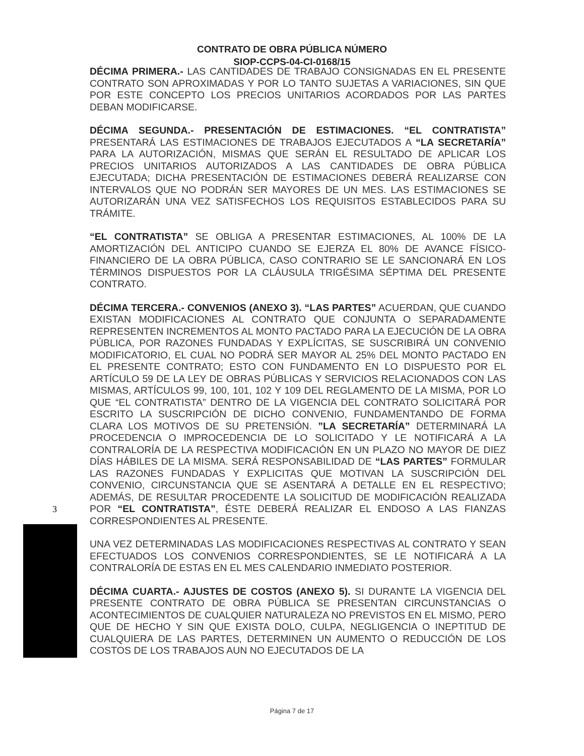CONTRATO DE OBRA PÚBLICA NÚMERO
SIOP-CCPS-04-CI-0168/15
DÉCIMA PRIMERA.- LAS CANTIDADES DE TRABAJO CONSIGNADAS EN EL PRESENTE CONTRATO SON APROXIMADAS Y POR LO TANTO SUJETAS A VARIACIONES, SIN QUE POR ESTE CONCEPTO LOS PRECIOS UNITARIOS ACORDADOS POR LAS PARTES DEBAN MODIFICARSE.
DÉCIMA SEGUNDA.- PRESENTACIÓN DE ESTIMACIONES. “EL CONTRATISTA” PRESENTARÁ LAS ESTIMACIONES DE TRABAJOS EJECUTADOS A “LA SECRETARÍA” PARA LA AUTORIZACIÓN, MISMAS QUE SERÁN EL RESULTADO DE APLICAR LOS PRECIOS UNITARIOS AUTORIZADOS A LAS CANTIDADES DE OBRA PÚBLICA EJECUTADA; DICHA PRESENTACIÓN DE ESTIMACIONES DEBERÁ REALIZARSE CON INTERVALOS QUE NO PODRÁN SER MAYORES DE UN MES. LAS ESTIMACIONES SE AUTORIZARÁN UNA VEZ SATISFECHOS LOS REQUISITOS ESTABLECIDOS PARA SU TRÁMITE.
“EL CONTRATISTA” SE OBLIGA A PRESENTAR ESTIMACIONES, AL 100% DE LA AMORTIZACIÓN DEL ANTICIPO CUANDO SE EJERZA EL 80% DE AVANCE FÍSICO-FINANCIERO DE LA OBRA PÚBLICA, CASO CONTRARIO SE LE SANCIONARÁ EN LOS TÉRMINOS DISPUESTOS POR LA CLÁUSULA TRIGÉSIMA SÉPTIMA DEL PRESENTE CONTRATO.
DÉCIMA TERCERA.- CONVENIOS (ANEXO 3). “LAS PARTES” ACUERDAN, QUE CUANDO EXISTAN MODIFICACIONES AL CONTRATO QUE CONJUNTA O SEPARADAMENTE REPRESENTEN INCREMENTOS AL MONTO PACTADO PARA LA EJECUCIÓN DE LA OBRA PÚBLICA, POR RAZONES FUNDADAS Y EXPLÍCITAS, SE SUSCRIBIRÁ UN CONVENIO MODIFICATORIO, EL CUAL NO PODRÁ SER MAYOR AL 25% DEL MONTO PACTADO EN EL PRESENTE CONTRATO; ESTO CON FUNDAMENTO EN LO DISPUESTO POR EL ARTÍCULO 59 DE LA LEY DE OBRAS PÚBLICAS Y SERVICIOS RELACIONADOS CON LAS MISMAS, ARTÍCULOS 99, 100, 101, 102 Y 109 DEL REGLAMENTO DE LA MISMA, POR LO QUE “EL CONTRATISTA” DENTRO DE LA VIGENCIA DEL CONTRATO SOLICITARÁ POR ESCRITO LA SUSCRIPCIÓN DE DICHO CONVENIO, FUNDAMENTANDO DE FORMA CLARA LOS MOTIVOS DE SU PRETENSIÓN. ”LA SECRETARÍA” DETERMINARÁ LA PROCEDENCIA O IMPROCEDENCIA DE LO SOLICITADO Y LE NOTIFICARÁ A LA CONTRALORÍA DE LA RESPECTIVA MODIFICACIÓN EN UN PLAZO NO MAYOR DE DIEZ DÍAS HÁBILES DE LA MISMA. SERÁ RESPONSABILIDAD DE “LAS PARTES” FORMULAR LAS RAZONES FUNDADAS Y EXPLICITAS QUE MOTIVAN LA SUSCRIPCIÓN DEL CONVENIO, CIRCUNSTANCIA QUE SE ASENTARÁ A DETALLE EN EL RESPECTIVO; ADEMÁS, DE RESULTAR PROCEDENTE LA SOLICITUD DE MODIFICACIÓN REALIZADA POR “EL CONTRATISTA”, ÉSTE DEBERÁ REALIZAR EL ENDOSO A LAS FIANZAS CORRESPONDIENTES AL PRESENTE.
UNA VEZ DETERMINADAS LAS MODIFICACIONES RESPECTIVAS AL CONTRATO Y SEAN EFECTUADOS LOS CONVENIOS CORRESPONDIENTES, SE LE NOTIFICARÁ A LA CONTRALORÍA DE ESTAS EN EL MES CALENDARIO INMEDIATO POSTERIOR.
DÉCIMA CUARTA.- AJUSTES DE COSTOS (ANEXO 5). SI DURANTE LA VIGENCIA DEL PRESENTE CONTRATO DE OBRA PÚBLICA SE PRESENTAN CIRCUNSTANCIAS O ACONTECIMIENTOS DE CUALQUIER NATURALEZA NO PREVISTOS EN EL MISMO, PERO QUE DE HECHO Y SIN QUE EXISTA DOLO, CULPA, NEGLIGENCIA O INEPTITUD DE CUALQUIERA DE LAS PARTES, DETERMINEN UN AUMENTO O REDUCCIÓN DE LOS COSTOS DE LOS TRABAJOS AUN NO EJECUTADOS DE LA
3
Página 7 de 17